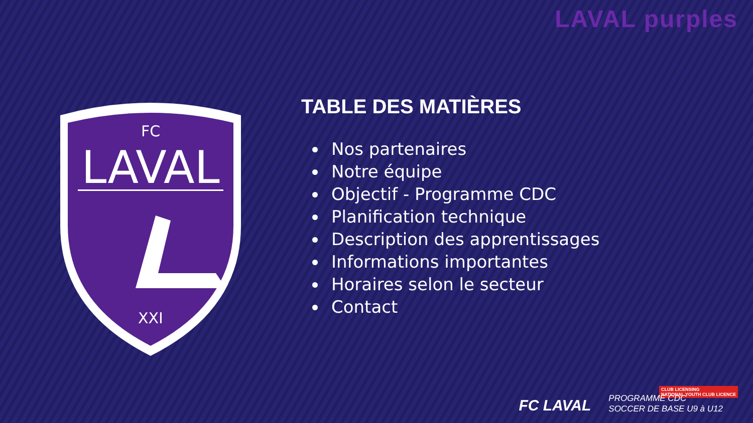LAVAL purples
FC
LAVAL
XXI
TABLE DES MATIÈRES
Nos partenaires
Notre équipe
Objectif - Programme CDC
Planification technique
Description des apprentissages
Informations importantes
Horaires selon le secteur
Contact
CLUB LICENSING
NATIONAL YOUTH CLUB LICENCE
FC LAVAL
PROGRAMME CDC
SOCCER DE BASE U9 à U12